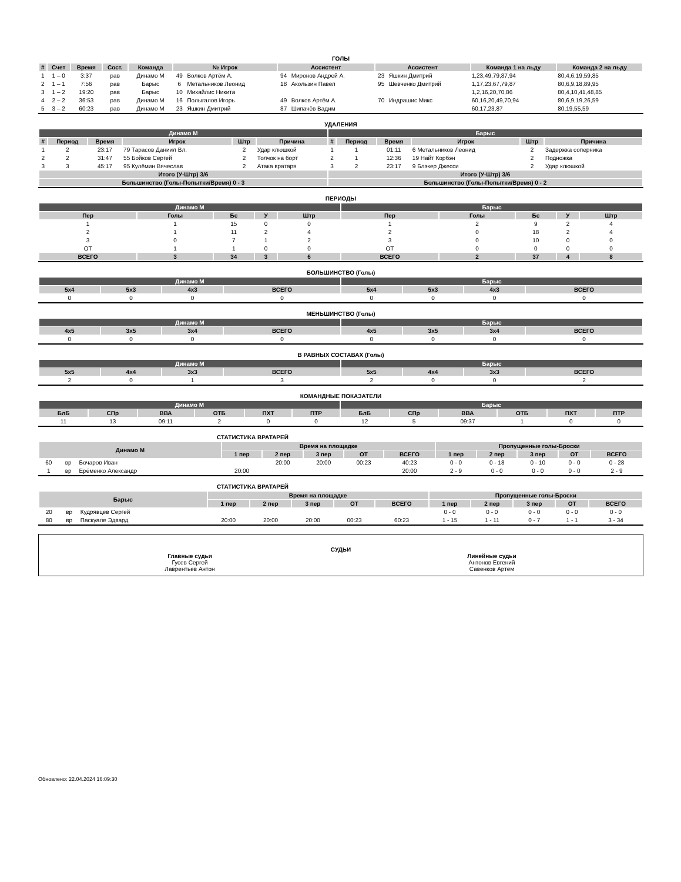ГОЛЫ
| # | Счет | Время | Сост. | Команда | № Игрок | | Ассистент | | Ассистент | | Команда 1 на льду | Команда 2 на льду |
| --- | --- | --- | --- | --- | --- | --- | --- | --- | --- | --- | --- | --- |
| 1 | 1 – 0 | 3:37 | рав | Динамо М | 49 | Волков Артём А. | 94 | Миронов Андрей А. | 23 | Яшкин Дмитрий | 1,23,49,79,87,94 | 80,4,6,19,59,85 |
| 2 | 1 – 1 | 7:56 | рав | Барыс | 6 | Метальников Леонид | 18 | Акользин Павел | 95 | Шевченко Дмитрий | 1,17,23,67,79,87 | 80,6,9,18,89,95 |
| 3 | 1 – 2 | 19:20 | рав | Барыс | 10 | Михайлис Никита | | | | | 1,2,16,20,70,86 | 80,4,10,41,48,85 |
| 4 | 2 – 2 | 36:53 | рав | Динамо М | 16 | Полыгалов Игорь | 49 | Волков Артём А. | 70 | Индрашис Микс | 60,16,20,49,70,94 | 80,6,9,19,26,59 |
| 5 | 3 – 2 | 60:23 | рав | Динамо М | 23 | Яшкин Дмитрий | 87 | Шипачёв Вадим | | | 60,17,23,87 | 80,19,55,59 |
УДАЛЕНИЯ
| Динамо М | | | | | | Барыс | | | | | |
| --- | --- | --- | --- | --- | --- | --- | --- | --- | --- | --- | --- |
| # | Период | Время | Игрок | Штр | Причина | # | Период | Время | Игрок | Штр | Причина |
| 1 | 2 | 23:17 | 79 Тарасов Даниил Вл. | 2 | Удар клюшкой | 1 | 1 | 01:11 | 6 Метальников Леонид | 2 | Задержка соперника |
| 2 | 2 | 31:47 | 55 Бойков Сергей | 2 | Толчок на борт | 2 | 1 | 12:36 | 19 Найт Корбэн | 2 | Подножка |
| 3 | 3 | 45:17 | 95 Кулёмин Вячеслав | 2 | Атака вратаря | 3 | 2 | 23:17 | 9 Блэкер Джесси | 2 | Удар клюшкой |
| Итого (У-Штр) 3/6 | | | | | | Итого (У-Штр) 3/6 | | | | | |
| Большинство (Голы-Попытки/Время) 0 - 3 | | | | | | Большинство (Голы-Попытки/Время) 0 - 2 | | | | | |
ПЕРИОДЫ
| Динамо М | | | | | Барыс | | | | |
| --- | --- | --- | --- | --- | --- | --- | --- | --- | --- |
| Пер | Голы | Бс | У | Штр | Пер | Голы | Бс | У | Штр |
| 1 | 1 | 15 | 0 | 0 | 1 | 2 | 9 | 2 | 4 |
| 2 | 1 | 11 | 2 | 4 | 2 | 0 | 18 | 2 | 4 |
| 3 | 0 | 7 | 1 | 2 | 3 | 0 | 10 | 0 | 0 |
| ОТ | 1 | 1 | 0 | 0 | ОТ | 0 | 0 | 0 | 0 |
| ВСЕГО | 3 | 34 | 3 | 6 | ВСЕГО | 2 | 37 | 4 | 8 |
БОЛЬШИНСТВО (Голы)
| Динамо М | | | | Барыс | | | |
| --- | --- | --- | --- | --- | --- | --- | --- |
| 5x4 | 5x3 | 4x3 | ВСЕГО | 5x4 | 5x3 | 4x3 | ВСЕГО |
| 0 | 0 | 0 | 0 | 0 | 0 | 0 | 0 |
МЕНЬШИНСТВО (Голы)
| Динамо М | | | | Барыс | | | |
| --- | --- | --- | --- | --- | --- | --- | --- |
| 4x5 | 3x5 | 3x4 | ВСЕГО | 4x5 | 3x5 | 3x4 | ВСЕГО |
| 0 | 0 | 0 | 0 | 0 | 0 | 0 | 0 |
В РАВНЫХ СОСТАВАХ (Голы)
| Динамо М | | | | Барыс | | | |
| --- | --- | --- | --- | --- | --- | --- | --- |
| 5x5 | 4x4 | 3x3 | ВСЕГО | 5x5 | 4x4 | 3x3 | ВСЕГО |
| 2 | 0 | 1 | 3 | 2 | 0 | 0 | 2 |
КОМАНДНЫЕ ПОКАЗАТЕЛИ
| Динамо М | | | | | | Барыс | | | | | |
| --- | --- | --- | --- | --- | --- | --- | --- | --- | --- | --- | --- |
| БлБ | СПр | ВВА | ОТБ | ПХТ | ПТР | БлБ | СПр | ВВА | ОТБ | ПХТ | ПТР |
| 11 | 13 | 09:11 | 2 | 0 | 0 | 12 | 5 | 09:37 | 1 | 0 | 0 |
СТАТИСТИКА ВРАТАРЕЙ
| Динамо М | | | Время на площадке | | | | | Пропущенные голы-Броски | | | | |
| --- | --- | --- | --- | --- | --- | --- | --- | --- | --- | --- | --- | --- |
| | | | 1 пер | 2 пер | 3 пер | ОТ | ВСЕГО | 1 пер | 2 пер | 3 пер | ОТ | ВСЕГО |
| 60 | вр | Бочаров Иван | | 20:00 | 20:00 | 00:23 | 40:23 | 0 - 0 | 0 - 18 | 0 - 10 | 0 - 0 | 0 - 28 |
| 1 | вр | Ерёменко Александр | 20:00 | | | | 20:00 | 2 - 9 | 0 - 0 | 0 - 0 | 0 - 0 | 2 - 9 |
СТАТИСТИКА ВРАТАРЕЙ
| Барыс | | | Время на площадке | | | | | Пропущенные голы-Броски | | | | |
| --- | --- | --- | --- | --- | --- | --- | --- | --- | --- | --- | --- | --- |
| | | | 1 пер | 2 пер | 3 пер | ОТ | ВСЕГО | 1 пер | 2 пер | 3 пер | ОТ | ВСЕГО |
| 20 | вр | Кудрявцев Сергей | | | | | | 0 - 0 | 0 - 0 | 0 - 0 | 0 - 0 | 0 - 0 |
| 80 | вр | Паскуале Эдвард | 20:00 | 20:00 | 20:00 | 00:23 | 60:23 | 1 - 15 | 1 - 11 | 0 - 7 | 1 - 1 | 3 - 34 |
СУДЬИ
Главные судьи
Гусев Сергей
Лаврентьев Антон
Линейные судьи
Антонов Евгений
Савенков Артём
Обновлено: 22.04.2024 16:09:30